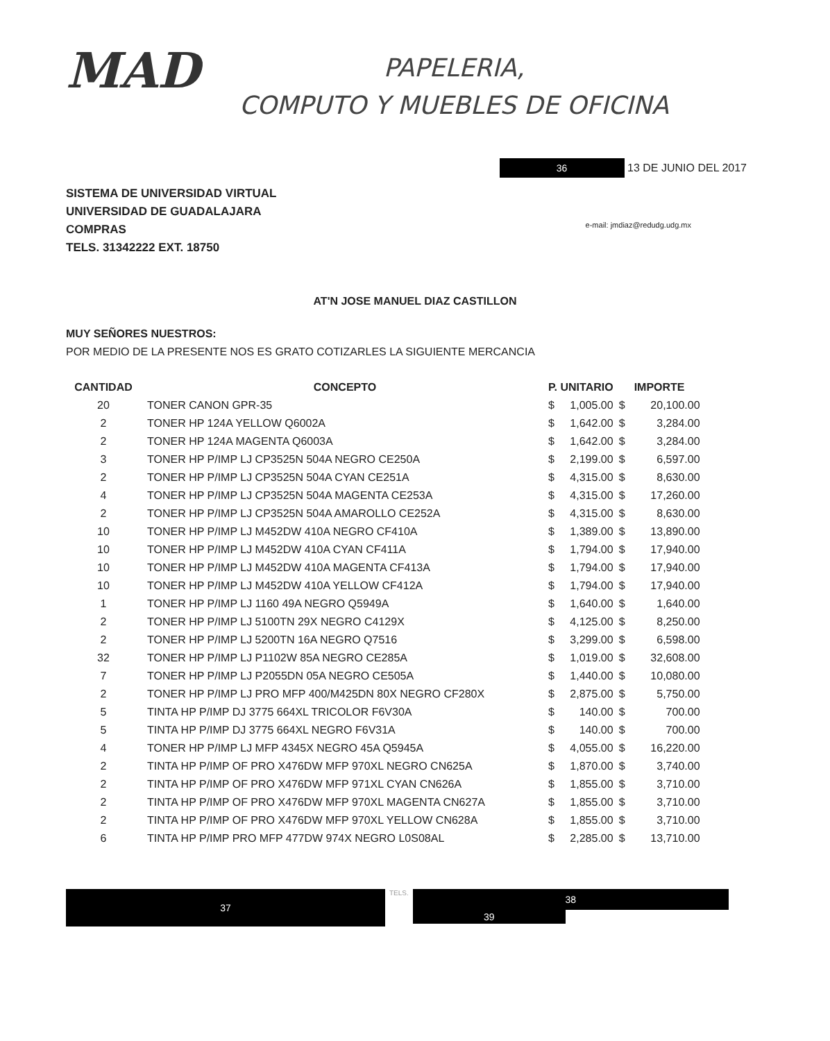MAD
PAPELERIA,
COMPUTO Y MUEBLES DE OFICINA
36
13 DE JUNIO DEL 2017
SISTEMA DE UNIVERSIDAD VIRTUAL
UNIVERSIDAD DE GUADALAJARA
COMPRAS
TELS. 31342222 EXT. 18750
e-mail: jmdiaz@redudg.udg.mx
AT'N JOSE MANUEL DIAZ CASTILLON
MUY SEÑORES NUESTROS:
POR MEDIO DE LA PRESENTE NOS ES GRATO COTIZARLES LA SIGUIENTE MERCANCIA
| CANTIDAD | CONCEPTO | P. UNITARIO | | IMPORTE | |
| --- | --- | --- | --- | --- | --- |
| 20 | TONER CANON GPR-35 | $ | 1,005.00 | $ | 20,100.00 |
| 2 | TONER HP 124A YELLOW Q6002A | $ | 1,642.00 | $ | 3,284.00 |
| 2 | TONER HP 124A MAGENTA Q6003A | $ | 1,642.00 | $ | 3,284.00 |
| 3 | TONER HP P/IMP LJ CP3525N 504A NEGRO CE250A | $ | 2,199.00 | $ | 6,597.00 |
| 2 | TONER HP P/IMP LJ CP3525N 504A CYAN CE251A | $ | 4,315.00 | $ | 8,630.00 |
| 4 | TONER HP P/IMP LJ CP3525N 504A MAGENTA CE253A | $ | 4,315.00 | $ | 17,260.00 |
| 2 | TONER HP P/IMP LJ CP3525N 504A AMAROLLO CE252A | $ | 4,315.00 | $ | 8,630.00 |
| 10 | TONER HP P/IMP LJ M452DW 410A NEGRO CF410A | $ | 1,389.00 | $ | 13,890.00 |
| 10 | TONER HP P/IMP LJ M452DW 410A CYAN CF411A | $ | 1,794.00 | $ | 17,940.00 |
| 10 | TONER HP P/IMP LJ M452DW 410A MAGENTA CF413A | $ | 1,794.00 | $ | 17,940.00 |
| 10 | TONER HP P/IMP LJ M452DW 410A YELLOW CF412A | $ | 1,794.00 | $ | 17,940.00 |
| 1 | TONER HP P/IMP LJ 1160 49A NEGRO Q5949A | $ | 1,640.00 | $ | 1,640.00 |
| 2 | TONER HP P/IMP LJ 5100TN 29X NEGRO C4129X | $ | 4,125.00 | $ | 8,250.00 |
| 2 | TONER HP P/IMP LJ 5200TN 16A NEGRO Q7516 | $ | 3,299.00 | $ | 6,598.00 |
| 32 | TONER HP P/IMP LJ P1102W 85A NEGRO CE285A | $ | 1,019.00 | $ | 32,608.00 |
| 7 | TONER HP P/IMP LJ P2055DN 05A NEGRO CE505A | $ | 1,440.00 | $ | 10,080.00 |
| 2 | TONER HP P/IMP LJ PRO MFP 400/M425DN 80X NEGRO CF280X | $ | 2,875.00 | $ | 5,750.00 |
| 5 | TINTA HP P/IMP DJ 3775 664XL TRICOLOR F6V30A | $ | 140.00 | $ | 700.00 |
| 5 | TINTA HP P/IMP DJ 3775 664XL NEGRO F6V31A | $ | 140.00 | $ | 700.00 |
| 4 | TONER HP P/IMP LJ MFP 4345X NEGRO 45A Q5945A | $ | 4,055.00 | $ | 16,220.00 |
| 2 | TINTA HP P/IMP OF PRO X476DW MFP 970XL NEGRO CN625A | $ | 1,870.00 | $ | 3,740.00 |
| 2 | TINTA HP P/IMP OF PRO X476DW MFP 971XL CYAN CN626A | $ | 1,855.00 | $ | 3,710.00 |
| 2 | TINTA HP P/IMP OF PRO X476DW MFP 970XL MAGENTA CN627A | $ | 1,855.00 | $ | 3,710.00 |
| 2 | TINTA HP P/IMP OF PRO X476DW MFP 970XL YELLOW CN628A | $ | 1,855.00 | $ | 3,710.00 |
| 6 | TINTA HP P/IMP PRO MFP 477DW 974X NEGRO L0S08AL | $ | 2,285.00 | $ | 13,710.00 |
37
TELS.
38
39